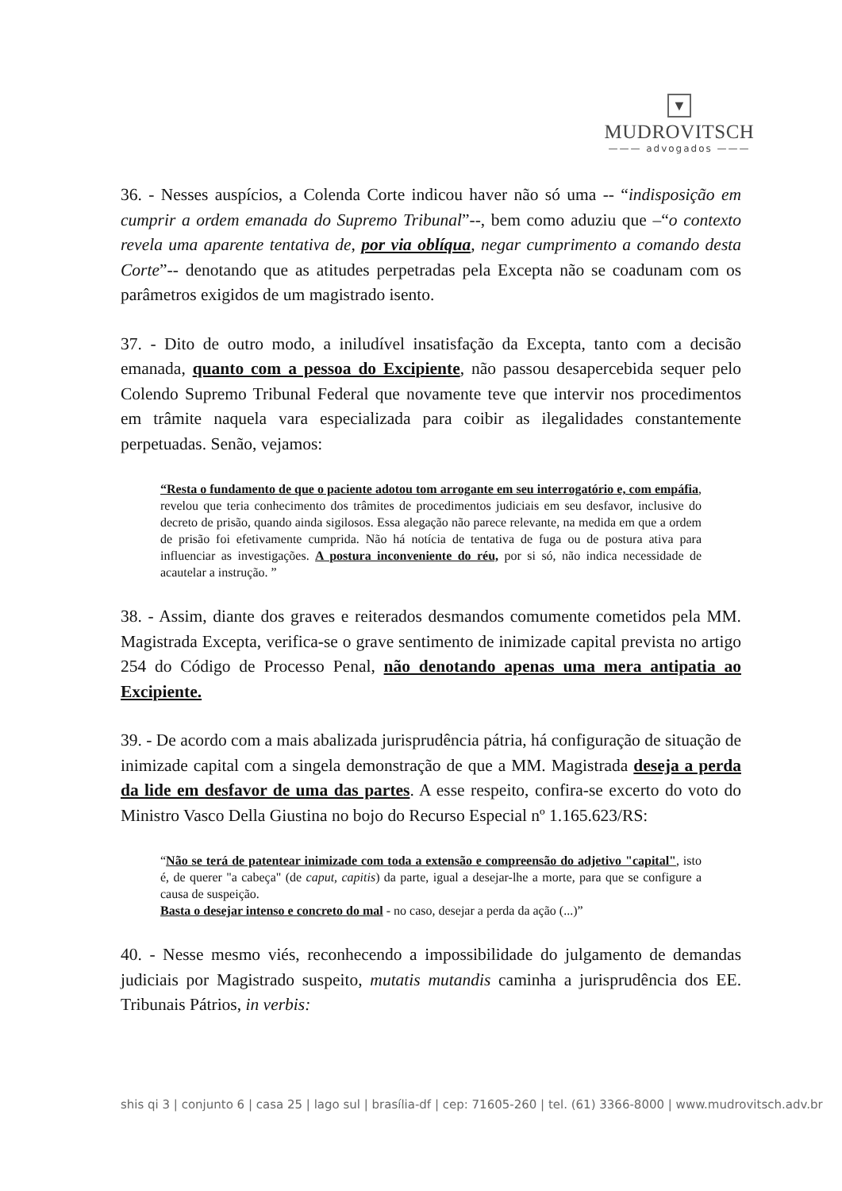▼
MUDROVITSCH
——— advogados ———
36. - Nesses auspícios, a Colenda Corte indicou haver não só uma -- “indisposição em cumprir a ordem emanada do Supremo Tribunal”--, bem como aduziu que –“o contexto revela uma aparente tentativa de, por via oblíqua, negar cumprimento a comando desta Corte”-- denotando que as atitudes perpetradas pela Excepta não se coadunam com os parâmetros exigidos de um magistrado isento.
37. - Dito de outro modo, a iniludível insatisfação da Excepta, tanto com a decisão emanada, quanto com a pessoa do Excipiente, não passou desapercebida sequer pelo Colendo Supremo Tribunal Federal que novamente teve que intervir nos procedimentos em trâmite naquela vara especializada para coibir as ilegalidades constantemente perpetuadas. Senão, vejamos:
“Resta o fundamento de que o paciente adotou tom arrogante em seu interrogatório e, com empáfia, revelou que teria conhecimento dos trâmites de procedimentos judiciais em seu desfavor, inclusive do decreto de prisão, quando ainda sigilosos. Essa alegação não parece relevante, na medida em que a ordem de prisão foi efetivamente cumprida. Não há notícia de tentativa de fuga ou de postura ativa para influenciar as investigações. A postura inconveniente do réu, por si só, não indica necessidade de acautelar a instrução. ”
38. - Assim, diante dos graves e reiterados desmandos comumente cometidos pela MM. Magistrada Excepta, verifica-se o grave sentimento de inimizade capital prevista no artigo 254 do Código de Processo Penal, não denotando apenas uma mera antipatia ao Excipiente.
39. - De acordo com a mais abalizada jurisprudência pátria, há configuração de situação de inimizade capital com a singela demonstração de que a MM. Magistrada deseja a perda da lide em desfavor de uma das partes. A esse respeito, confira-se excerto do voto do Ministro Vasco Della Giustina no bojo do Recurso Especial nº 1.165.623/RS:
“Não se terá de patentear inimizade com toda a extensão e compreensão do adjetivo "capital", isto é, de querer "a cabeça" (de caput, capitis) da parte, igual a desejar-lhe a morte, para que se configure a causa de suspeição.
Basta o desejar intenso e concreto do mal - no caso, desejar a perda da ação (...)”
40. - Nesse mesmo viés, reconhecendo a impossibilidade do julgamento de demandas judiciais por Magistrado suspeito, mutatis mutandis caminha a jurisprudência dos EE. Tribunais Pátrios, in verbis:
shis qi 3 | conjunto 6 | casa 25 | lago sul | brasília-df | cep: 71605-260 | tel. (61) 3366-8000 | www.mudrovitsch.adv.br